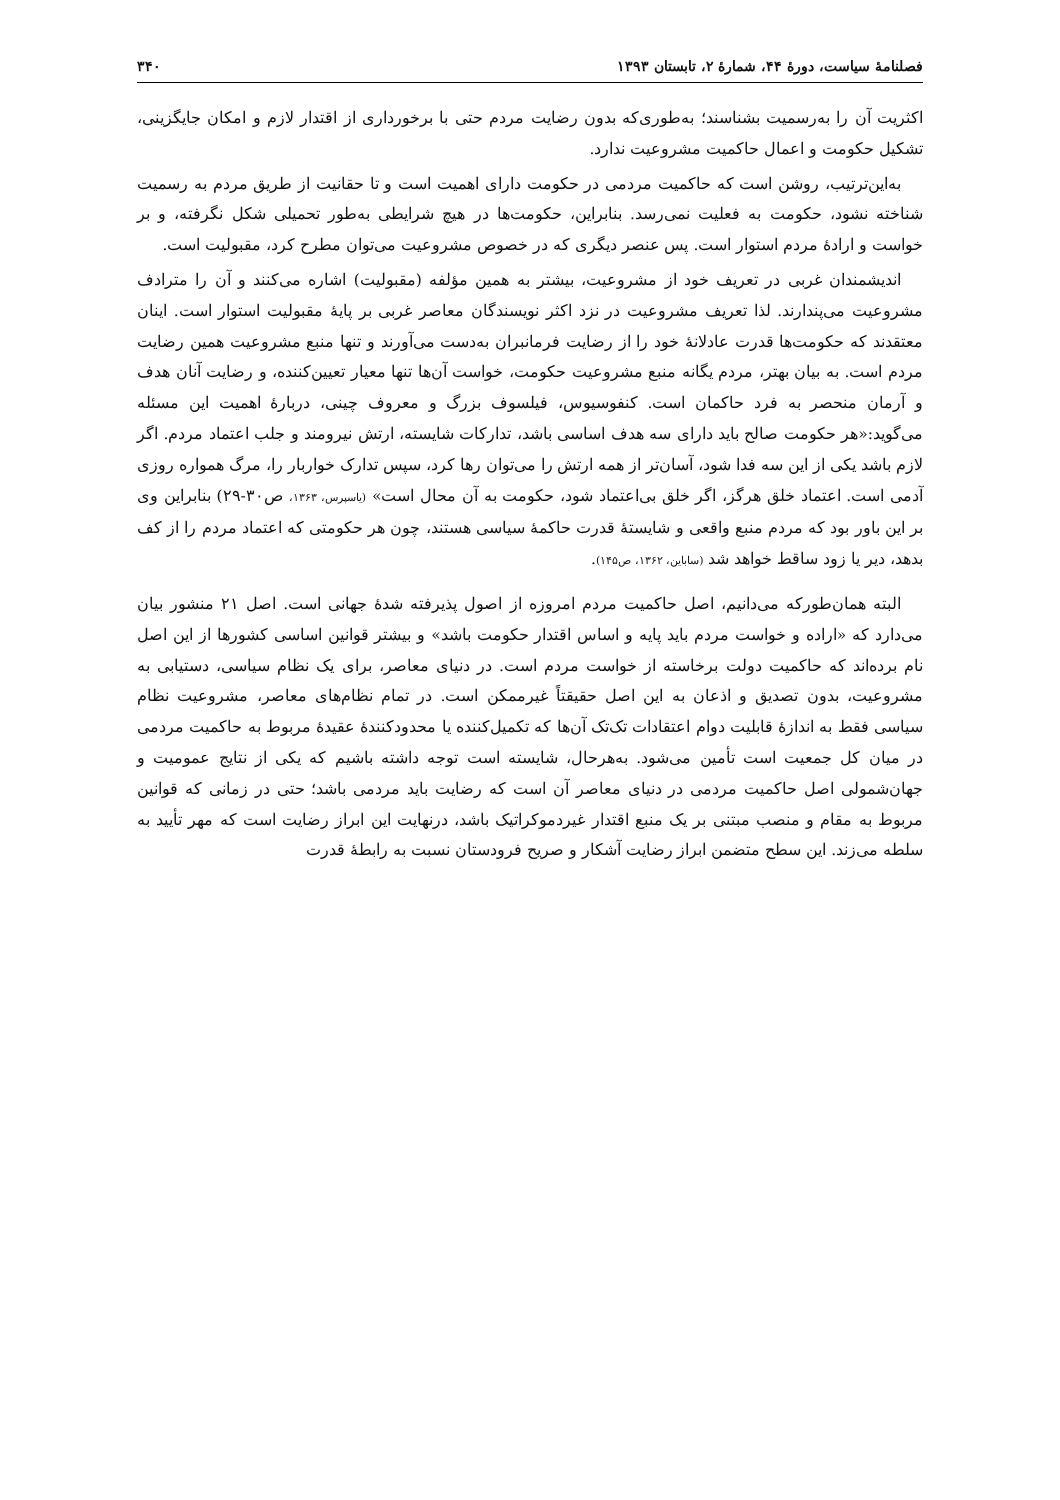فصلنامهٔ سیاست، دورهٔ ۴۴، شمارهٔ ۲، تابستان ۱۳۹۳ ۳۴۰
اکثریت آن را به‌رسمیت بشناسند؛ به‌طوری‌که بدون رضایت مردم حتی با برخورداری از اقتدار لازم و امکان جایگزینی، تشکیل حکومت و اعمال حاکمیت مشروعیت ندارد.
به‌این‌ترتیب، روشن است که حاکمیت مردمی در حکومت دارای اهمیت است و تا حقانیت از طریق مردم به رسمیت شناخته نشود، حکومت به فعلیت نمی‌رسد. بنابراین، حکومت‌ها در هیچ شرایطی به‌طور تحمیلی شکل نگرفته، و بر خواست و ارادهٔ مردم استوار است. پس عنصر دیگری که در خصوص مشروعیت می‌توان مطرح کرد، مقبولیت است.
اندیشمندان غربی در تعریف خود از مشروعیت، بیشتر به همین مؤلفه (مقبولیت) اشاره می‌کنند و آن را مترادف مشروعیت می‌پندارند. لذا تعریف مشروعیت در نزد اکثر نویسندگان معاصر غربی بر پایهٔ مقبولیت استوار است. اینان معتقدند که حکومت‌ها قدرت عادلانهٔ خود را از رضایت فرمانبران به‌دست می‌آورند و تنها منبع مشروعیت همین رضایت مردم است. به بیان بهتر، مردم یگانه منبع مشروعیت حکومت، خواست آن‌ها تنها معیار تعیین‌کننده، و رضایت آنان هدف و آرمان منحصر به فرد حاکمان است. کنفوسیوس، فیلسوف بزرگ و معروف چینی، دربارهٔ اهمیت این مسئله می‌گوید:«هر حکومت صالح باید دارای سه هدف اساسی باشد، تدارکات شایسته، ارتش نیرومند و جلب اعتماد مردم. اگر لازم باشد یکی از این سه فدا شود، آسان‌تر از همه ارتش را می‌توان رها کرد، سپس تدارک خواربار را، مرگ همواره روزی آدمی است. اعتماد خلق هرگز، اگر خلق بی‌اعتماد شود، حکومت به آن محال است» (یاسپرس، ۱۳۶۳، ص۳۰-۲۹) بنابراین وی بر این باور بود که مردم منبع واقعی و شایستهٔ قدرت حاکمهٔ سیاسی هستند، چون هر حکومتی که اعتماد مردم را از کف بدهد، دیر یا زود ساقط خواهد شد (ساباین، ۱۳۶۲، ص۱۴۵).
البته همان‌طورکه می‌دانیم، اصل حاکمیت مردم امروزه از اصول پذیرفته شدهٔ جهانی است. اصل ۲۱ منشور بیان می‌دارد که «اراده و خواست مردم باید پایه و اساس اقتدار حکومت باشد» و بیشتر قوانین اساسی کشورها از این اصل نام برده‌اند که حاکمیت دولت برخاسته از خواست مردم است. در دنیای معاصر، برای یک نظام سیاسی، دستیابی به مشروعیت، بدون تصدیق و اذعان به این اصل حقیقتاً غیرممکن است. در تمام نظام‌های معاصر، مشروعیت نظام سیاسی فقط به اندازهٔ قابلیت دوام اعتقادات تک‌تک آن‌ها که تکمیل‌کننده یا محدودکنندهٔ عقیدهٔ مربوط به حاکمیت مردمی در میان کل جمعیت است تأمین می‌شود. به‌هرحال، شایسته است توجه داشته باشیم که یکی از نتایج عمومیت و جهان‌شمولی اصل حاکمیت مردمی در دنیای معاصر آن است که رضایت باید مردمی باشد؛ حتی در زمانی که قوانین مربوط به مقام و منصب مبتنی بر یک منبع اقتدار غیردموکراتیک باشد، درنهایت این ابراز رضایت است که مهر تأیید به سلطه می‌زند. این سطح متضمن ابراز رضایت آشکار و صریح فرودستان نسبت به رابطهٔ قدرت